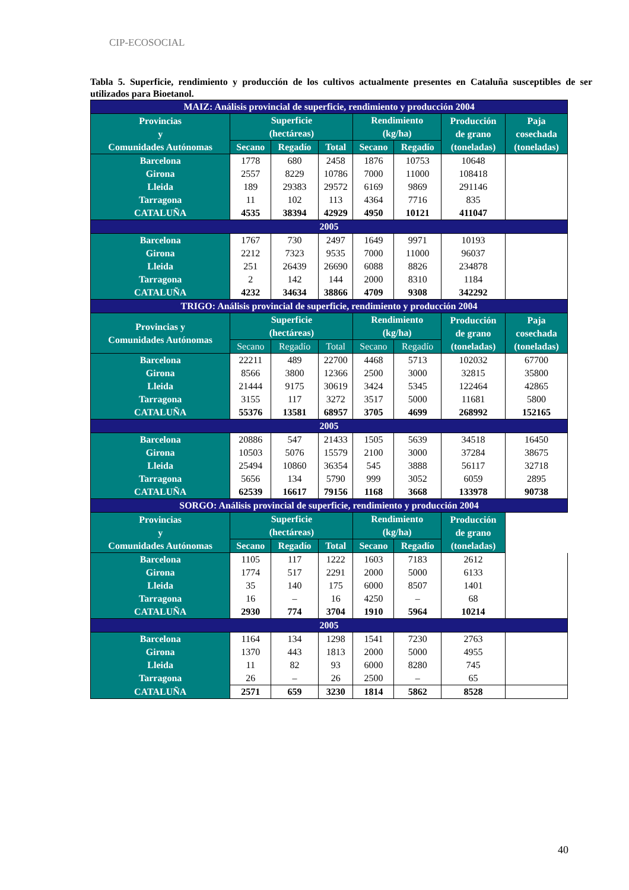CIP-ECOSOCIAL
Tabla 5. Superficie, rendimiento y producción de los cultivos actualmente presentes en Cataluña susceptibles de ser utilizados para Bioetanol.
| MAIZ: Análisis provincial de superficie, rendimiento y producción 2004 | | | | | | | |
| Provincias y Comunidades Autónomas | Superficie (hectáreas) | | | Rendimiento (kg/ha) | | Producción de grano (toneladas) | Paja cosechada (toneladas) |
| | Secano | Regadío | Total | Secano | Regadío | | |
| Barcelona | 1778 | 680 | 2458 | 1876 | 10753 | 10648 | |
| Girona | 2557 | 8229 | 10786 | 7000 | 11000 | 108418 | |
| Lleida | 189 | 29383 | 29572 | 6169 | 9869 | 291146 | |
| Tarragona | 11 | 102 | 113 | 4364 | 7716 | 835 | |
| CATALUÑA | 4535 | 38394 | 42929 | 4950 | 10121 | 411047 | |
| 2005 | | | | | | | |
| Barcelona | 1767 | 730 | 2497 | 1649 | 9971 | 10193 | |
| Girona | 2212 | 7323 | 9535 | 7000 | 11000 | 96037 | |
| Lleida | 251 | 26439 | 26690 | 6088 | 8826 | 234878 | |
| Tarragona | 2 | 142 | 144 | 2000 | 8310 | 1184 | |
| CATALUÑA | 4232 | 34634 | 38866 | 4709 | 9308 | 342292 | |
| TRIGO: Análisis provincial de superficie, rendimiento y producción 2004 | | | | | | | |
| Provincias y Comunidades Autónomas | Superficie (hectáreas) | | | Rendimiento (kg/ha) | | Producción de grano (toneladas) | Paja cosechada (toneladas) |
| | Secano | Regadío | Total | Secano | Regadío | | |
| Barcelona | 22211 | 489 | 22700 | 4468 | 5713 | 102032 | 67700 |
| Girona | 8566 | 3800 | 12366 | 2500 | 3000 | 32815 | 35800 |
| Lleida | 21444 | 9175 | 30619 | 3424 | 5345 | 122464 | 42865 |
| Tarragona | 3155 | 117 | 3272 | 3517 | 5000 | 11681 | 5800 |
| CATALUÑA | 55376 | 13581 | 68957 | 3705 | 4699 | 268992 | 152165 |
| 2005 | | | | | | | |
| Barcelona | 20886 | 547 | 21433 | 1505 | 5639 | 34518 | 16450 |
| Girona | 10503 | 5076 | 15579 | 2100 | 3000 | 37284 | 38675 |
| Lleida | 25494 | 10860 | 36354 | 545 | 3888 | 56117 | 32718 |
| Tarragona | 5656 | 134 | 5790 | 999 | 3052 | 6059 | 2895 |
| CATALUÑA | 62539 | 16617 | 79156 | 1168 | 3668 | 133978 | 90738 |
| SORGO: Análisis provincial de superficie, rendimiento y producción 2004 | | | | | | | |
| Provincias y Comunidades Autónomas | Superficie (hectáreas) | | | Rendimiento (kg/ha) | | Producción de grano (toneladas) | |
| | Secano | Regadío | Total | Secano | Regadío | | |
| Barcelona | 1105 | 117 | 1222 | 1603 | 7183 | 2612 | |
| Girona | 1774 | 517 | 2291 | 2000 | 5000 | 6133 | |
| Lleida | 35 | 140 | 175 | 6000 | 8507 | 1401 | |
| Tarragona | 16 | – | 16 | 4250 | – | 68 | |
| CATALUÑA | 2930 | 774 | 3704 | 1910 | 5964 | 10214 | |
| 2005 | | | | | | | |
| Barcelona | 1164 | 134 | 1298 | 1541 | 7230 | 2763 | |
| Girona | 1370 | 443 | 1813 | 2000 | 5000 | 4955 | |
| Lleida | 11 | 82 | 93 | 6000 | 8280 | 745 | |
| Tarragona | 26 | – | 26 | 2500 | – | 65 | |
| CATALUÑA | 2571 | 659 | 3230 | 1814 | 5862 | 8528 | |
40